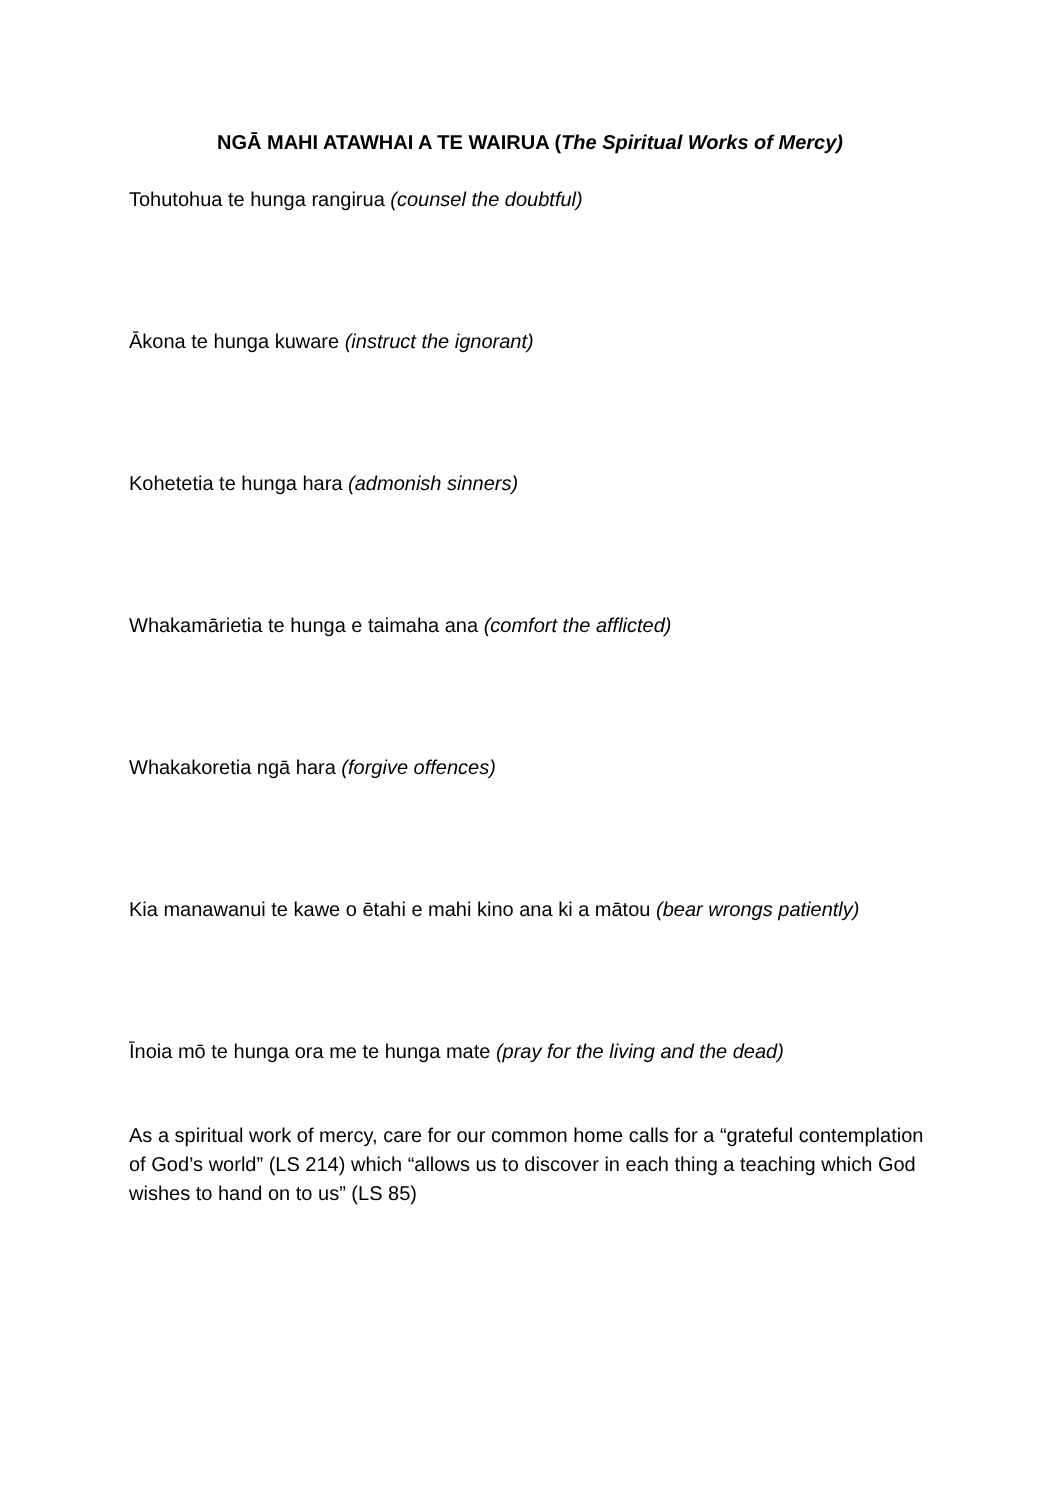NGĀ MAHI ATAWHAI A TE WAIRUA (The Spiritual Works of Mercy)
Tohutohua te hunga rangirua (counsel the doubtful)
Ākona te hunga kuware (instruct the ignorant)
Kohetetia te hunga hara (admonish sinners)
Whakamārietia te hunga e taimaha ana (comfort the afflicted)
Whakakoretia ngā hara (forgive offences)
Kia manawanui te kawe o ētahi e mahi kino ana ki a mātou (bear wrongs patiently)
Īnoia mō te hunga ora me te hunga mate (pray for the living and the dead)
As a spiritual work of mercy, care for our common home calls for a “grateful contemplation of God’s world” (LS 214) which “allows us to discover in each thing a teaching which God wishes to hand on to us” (LS 85)